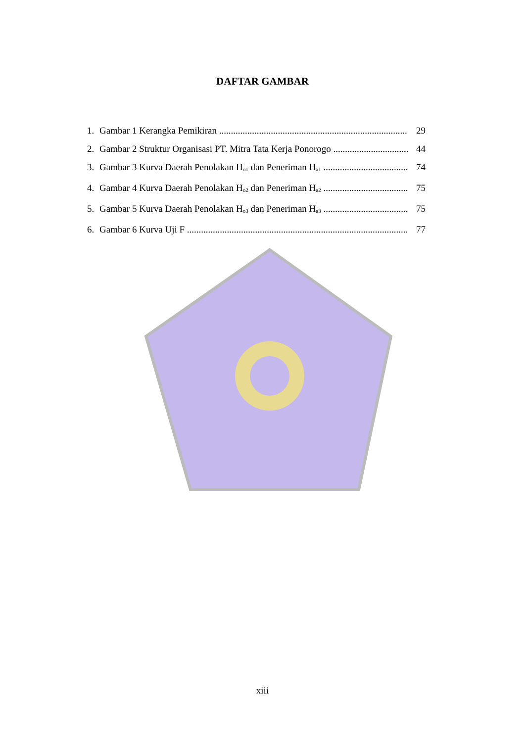DAFTAR GAMBAR
1. Gambar 1 Kerangka Pemikiran 29
2. Gambar 2 Struktur Organisasi PT. Mitra Tata Kerja Ponorogo 44
3. Gambar 3 Kurva Daerah Penolakan H<sub>o1</sub> dan Peneriman H<sub>a1</sub> 74
4. Gambar 4 Kurva Daerah Penolakan H<sub>o2</sub> dan Peneriman H<sub>a2</sub> 75
5. Gambar 5 Kurva Daerah Penolakan H<sub>o3</sub> dan Peneriman H<sub>a3</sub> 75
6. Gambar 6 Kurva Uji F 77
xiii